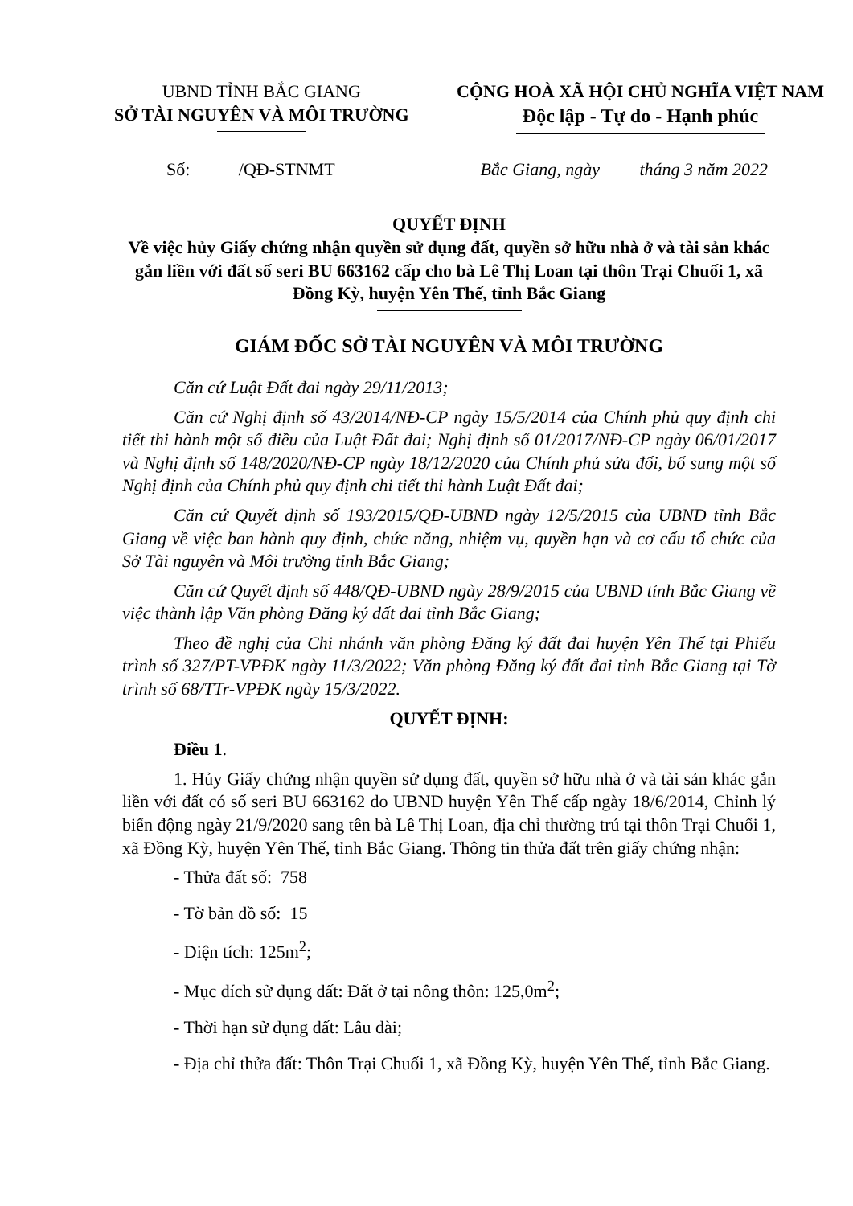UBND TỈNH BẮC GIANG
SỞ TÀI NGUYÊN VÀ MÔI TRƯỜNG
CỘNG HOÀ XÃ HỘI CHỦ NGHĨA VIỆT NAM
Độc lập - Tự do - Hạnh phúc
Số: /QĐ-STNMT Bắc Giang, ngày tháng 3 năm 2022
QUYẾT ĐỊNH
Về việc hủy Giấy chứng nhận quyền sử dụng đất, quyền sở hữu nhà ở và tài sản khác gắn liền với đất số seri BU 663162 cấp cho bà Lê Thị Loan tại thôn Trại Chuối 1, xã Đồng Kỳ, huyện Yên Thế, tỉnh Bắc Giang
GIÁM ĐỐC SỞ TÀI NGUYÊN VÀ MÔI TRƯỜNG
Căn cứ Luật Đất đai ngày 29/11/2013;
Căn cứ Nghị định số 43/2014/NĐ-CP ngày 15/5/2014 của Chính phủ quy định chi tiết thi hành một số điều của Luật Đất đai; Nghị định số 01/2017/NĐ-CP ngày 06/01/2017 và Nghị định số 148/2020/NĐ-CP ngày 18/12/2020 của Chính phủ sửa đổi, bổ sung một số Nghị định của Chính phủ quy định chi tiết thi hành Luật Đất đai;
Căn cứ Quyết định số 193/2015/QĐ-UBND ngày 12/5/2015 của UBND tỉnh Bắc Giang về việc ban hành quy định, chức năng, nhiệm vụ, quyền hạn và cơ cấu tổ chức của Sở Tài nguyên và Môi trường tỉnh Bắc Giang;
Căn cứ Quyết định số 448/QĐ-UBND ngày 28/9/2015 của UBND tỉnh Bắc Giang về việc thành lập Văn phòng Đăng ký đất đai tỉnh Bắc Giang;
Theo đề nghị của Chi nhánh văn phòng Đăng ký đất đai huyện Yên Thế tại Phiếu trình số 327/PT-VPĐK ngày 11/3/2022; Văn phòng Đăng ký đất đai tỉnh Bắc Giang tại Tờ trình số 68/TTr-VPĐK ngày 15/3/2022.
QUYẾT ĐỊNH:
Điều 1.
1. Hủy Giấy chứng nhận quyền sử dụng đất, quyền sở hữu nhà ở và tài sản khác gắn liền với đất có số seri BU 663162 do UBND huyện Yên Thế cấp ngày 18/6/2014, Chỉnh lý biến động ngày 21/9/2020 sang tên bà Lê Thị Loan, địa chỉ thường trú tại thôn Trại Chuối 1, xã Đồng Kỳ, huyện Yên Thế, tỉnh Bắc Giang. Thông tin thửa đất trên giấy chứng nhận:
- Thửa đất số: 758
- Tờ bản đồ số: 15
- Diện tích: 125m<sup>2</sup>;
- Mục đích sử dụng đất: Đất ở tại nông thôn: 125,0m<sup>2</sup>;
- Thời hạn sử dụng đất: Lâu dài;
- Địa chỉ thửa đất: Thôn Trại Chuối 1, xã Đồng Kỳ, huyện Yên Thế, tỉnh Bắc Giang.